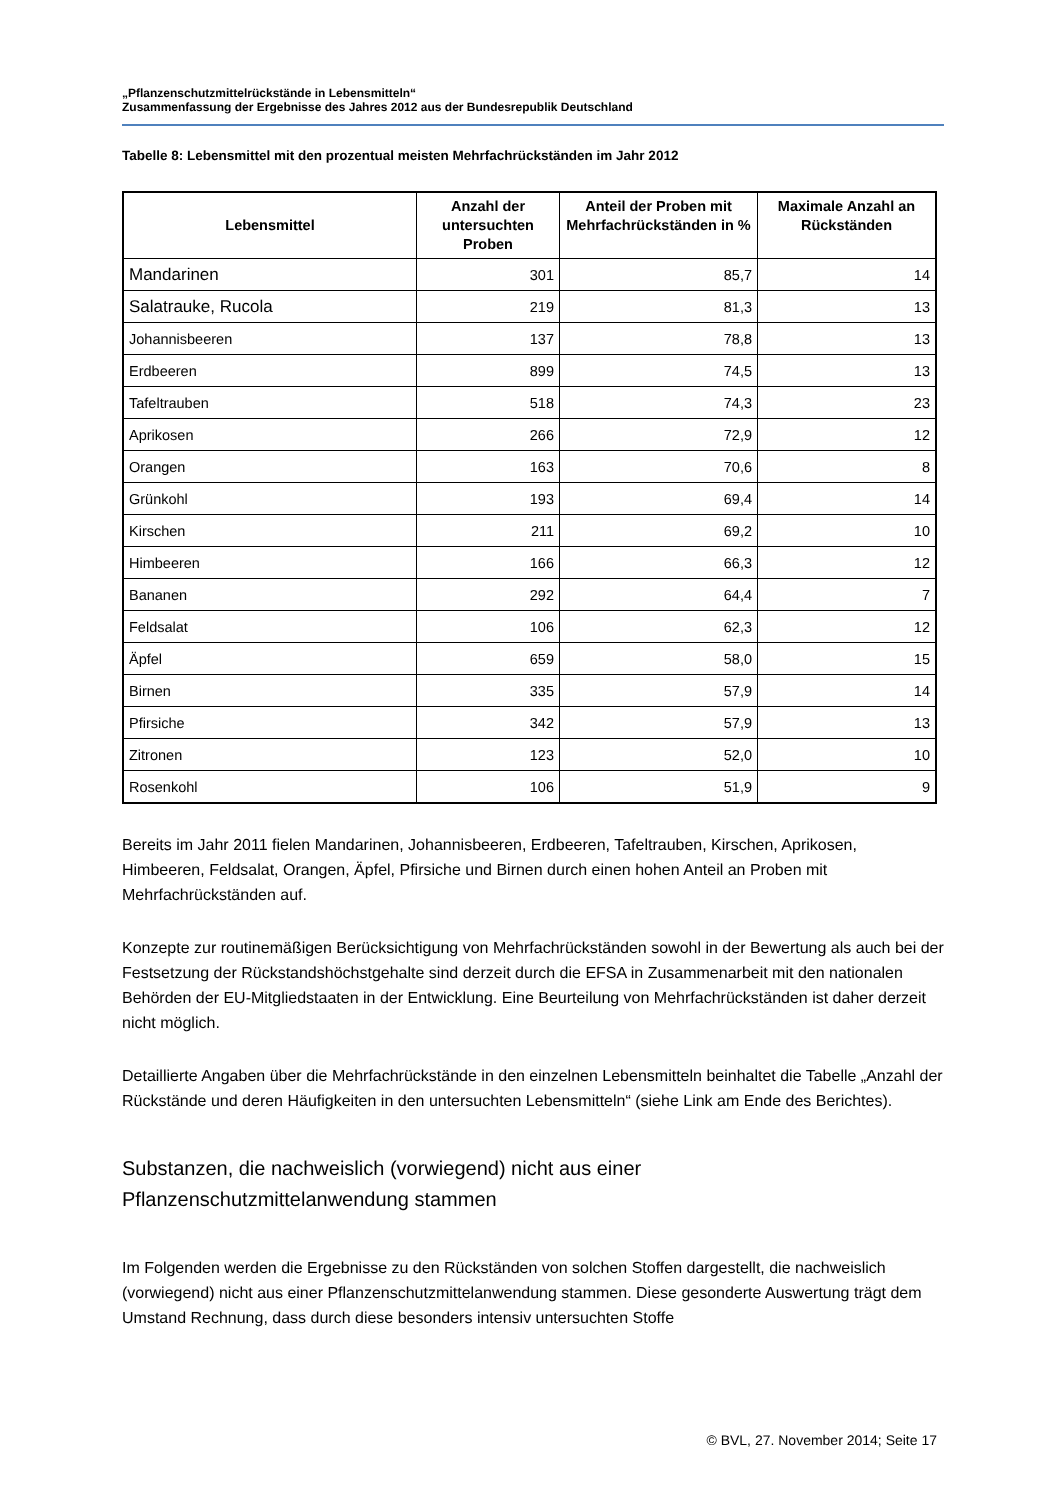„Pflanzenschutzmittelrückstände in Lebensmitteln“
Zusammenfassung der Ergebnisse des Jahres 2012 aus der Bundesrepublik Deutschland
Tabelle 8: Lebensmittel mit den prozentual meisten Mehrfachrückständen im Jahr 2012
| Lebensmittel | Anzahl der untersuchten Proben | Anteil der Proben mit Mehrfachrückständen in % | Maximale Anzahl an Rückständen |
| --- | --- | --- | --- |
| Mandarinen | 301 | 85,7 | 14 |
| Salatrauke, Rucola | 219 | 81,3 | 13 |
| Johannisbeeren | 137 | 78,8 | 13 |
| Erdbeeren | 899 | 74,5 | 13 |
| Tafeltrauben | 518 | 74,3 | 23 |
| Aprikosen | 266 | 72,9 | 12 |
| Orangen | 163 | 70,6 | 8 |
| Grünkohl | 193 | 69,4 | 14 |
| Kirschen | 211 | 69,2 | 10 |
| Himbeeren | 166 | 66,3 | 12 |
| Bananen | 292 | 64,4 | 7 |
| Feldsalat | 106 | 62,3 | 12 |
| Äpfel | 659 | 58,0 | 15 |
| Birnen | 335 | 57,9 | 14 |
| Pfirsiche | 342 | 57,9 | 13 |
| Zitronen | 123 | 52,0 | 10 |
| Rosenkohl | 106 | 51,9 | 9 |
Bereits im Jahr 2011 fielen Mandarinen, Johannisbeeren, Erdbeeren, Tafeltrauben, Kirschen, Apriko­sen, Himbeeren, Feldsalat, Orangen, Äpfel, Pfirsiche und Birnen durch einen hohen Anteil an Proben mit Mehrfachrückständen auf.
Konzepte zur routinemäßigen Berücksichtigung von Mehrfachrückständen sowohl in der Bewertung als auch bei der Festsetzung der Rückstandshöchstgehalte sind derzeit durch die EFSA in Zusammenar­beit mit den nationalen Behörden der EU-Mitgliedstaaten in der Entwicklung. Eine Beurteilung von Mehrfachrückständen ist daher derzeit nicht möglich.
Detaillierte Angaben über die Mehrfachrückstände in den einzelnen Lebensmitteln beinhaltet die Ta­belle „Anzahl der Rückstände und deren Häufigkeiten in den untersuchten Lebensmitteln“ (siehe Link am Ende des Berichtes).
Substanzen, die nachweislich (vorwiegend) nicht aus einer
Pflanzenschutzmittelanwendung stammen
Im Folgenden werden die Ergebnisse zu den Rückständen von solchen Stoffen dargestellt, die nach­weislich (vorwiegend) nicht aus einer Pflanzenschutzmittelanwendung stammen. Diese gesonderte Auswertung trägt dem Umstand Rechnung, dass durch diese besonders intensiv untersuchten Stoffe
© BVL, 27. November 2014; Seite 17